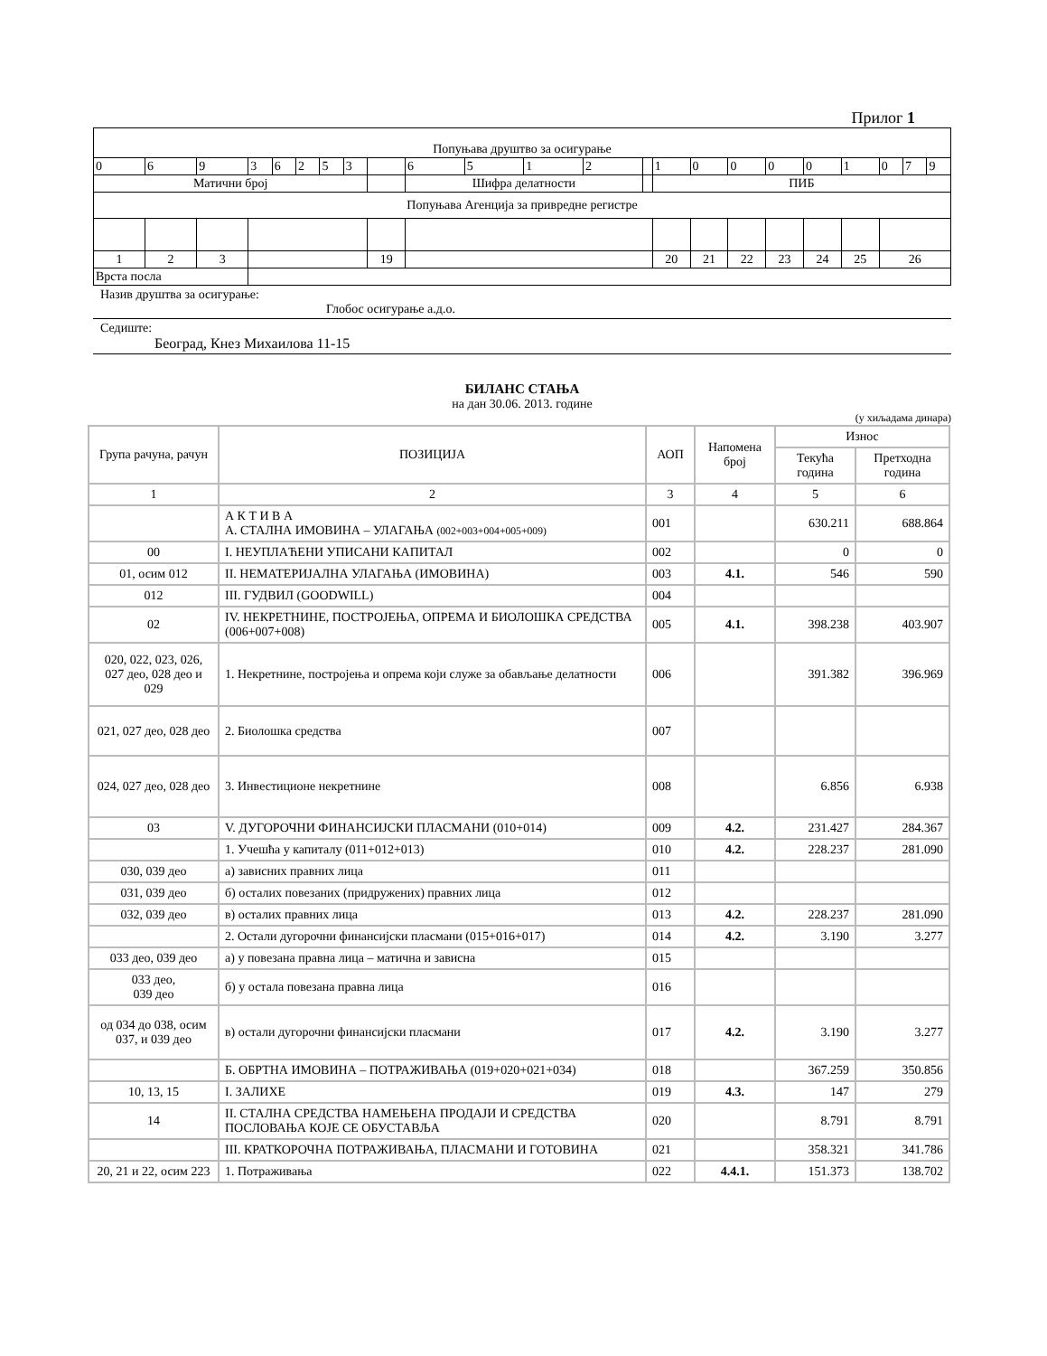Прилог 1
| Попуњава друштво за осигурање | | | | | | | | | | | | | | | | | | | | | | |
| 0 | 6 | 9 | 3 | 6 | 2 | 5 | 3 | | 6 | 5 | 1 | 2 | | 1 | 0 | 0 | 0 | 0 | 1 | 0 | 7 | 9 |
| Матични број | | | | | | | | | Шифра делатности | | | | | ПИБ | | | | | | | | |
| Попуњава Агенција за привредне регистре | | | | | | | | | | | | | | | | | | | | | | |
| 1 | 2 | 3 | | | | | | 19 | | | | | | 20 | 21 | 22 | 23 | 24 | 25 | 26 | | |
| Врста посла | | | | | | | | | | | | | | | | | | | | | | |
Назив друштва за осигурање:
Глобос осигурање а.д.о.
Седиште:
Београд, Кнез Михаилова 11-15
БИЛАНС СТАЊА
на дан 30.06. 2013. године
(у хиљадама динара)
| Група рачуна, рачун | ПОЗИЦИЈА | АОП | Напомена број | Износ | |
| --- | --- | --- | --- | --- | --- |
| | | | | Текућа година | Претходна година |
| 1 | 2 | 3 | 4 | 5 | 6 |
| | А К Т И В А А. СТАЛНА ИМОВИНА – УЛАГАЊА (002+003+004+005+009) | 001 | | 630.211 | 688.864 |
| 00 | I. НЕУПЛАЋЕНИ УПИСАНИ КАПИТАЛ | 002 | | 0 | 0 |
| 01, осим 012 | II. НЕМАТЕРИЈАЛНА УЛАГАЊА (ИМОВИНА) | 003 | 4.1. | 546 | 590 |
| 012 | III. ГУДВИЛ (GOODWILL) | 004 | | | |
| 02 | IV. НЕКРЕТНИНЕ, ПОСТРОЈЕЊА, ОПРЕМА И БИОЛОШКА СРЕДСТВА (006+007+008) | 005 | 4.1. | 398.238 | 403.907 |
| 020, 022, 023, 026, 027 део, 028 део и 029 | 1. Некретнине, постројења и опрема који служе за обављање делатности | 006 | | 391.382 | 396.969 |
| 021, 027 део, 028 део | 2. Биолошка средства | 007 | | | |
| 024, 027 део, 028 део | 3. Инвестиционе некретнине | 008 | | 6.856 | 6.938 |
| 03 | V. ДУГОРОЧНИ ФИНАНСИЈСКИ ПЛАСМАНИ (010+014) | 009 | 4.2. | 231.427 | 284.367 |
| | 1. Учешћа у капиталу (011+012+013) | 010 | 4.2. | 228.237 | 281.090 |
| 030, 039 део | а) зависних правних лица | 011 | | | |
| 031, 039 део | б) осталих повезаних (придружених) правних лица | 012 | | | |
| 032, 039 део | в) осталих правних лица | 013 | 4.2. | 228.237 | 281.090 |
| | 2. Остали дугорочни финансијски пласмани (015+016+017) | 014 | 4.2. | 3.190 | 3.277 |
| 033 део, 039 део | а) у повезана правна лица – матична и зависна | 015 | | | |
| 033 део, 039 део | б) у остала повезана правна лица | 016 | | | |
| од 034 до 038, осим 037, и 039 део | в) остали дугорочни финансијски пласмани | 017 | 4.2. | 3.190 | 3.277 |
| | Б. ОБРТНА ИМОВИНА – ПОТРАЖИВАЊА (019+020+021+034) | 018 | | 367.259 | 350.856 |
| 10, 13, 15 | I. ЗАЛИХЕ | 019 | 4.3. | 147 | 279 |
| 14 | II. СТАЛНА СРЕДСТВА НАМЕЊЕНА ПРОДАЈИ И СРЕДСТВА ПОСЛОВАЊА КОЈЕ СЕ ОБУСТАВЉА | 020 | | 8.791 | 8.791 |
| | III. КРАТКОРОЧНА ПОТРАЖИВАЊА, ПЛАСМАНИ И ГОТОВИНА | 021 | | 358.321 | 341.786 |
| 20, 21 и 22, осим 223 | 1. Потраживања | 022 | 4.4.1. | 151.373 | 138.702 |